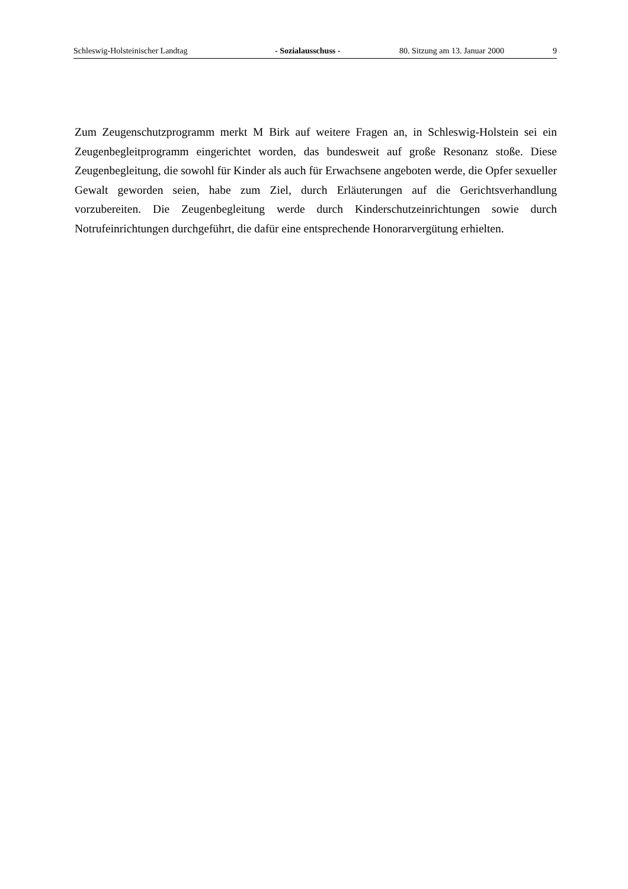Schleswig-Holsteinischer Landtag - Sozialausschuss - 80. Sitzung am 13. Januar 2000 9
Zum Zeugenschutzprogramm merkt M Birk auf weitere Fragen an, in Schleswig-Holstein sei ein Zeugenbegleitprogramm eingerichtet worden, das bundesweit auf große Resonanz stoße. Diese Zeugenbegleitung, die sowohl für Kinder als auch für Erwachsene angeboten werde, die Opfer sexueller Gewalt geworden seien, habe zum Ziel, durch Erläuterungen auf die Gerichts­verhandlung vorzubereiten. Die Zeugenbegleitung werde durch Kinderschutzeinrichtungen sowie durch Notrufeinrichtungen durchgeführt, die dafür eine entsprechende Honorarvergü­tung erhielten.